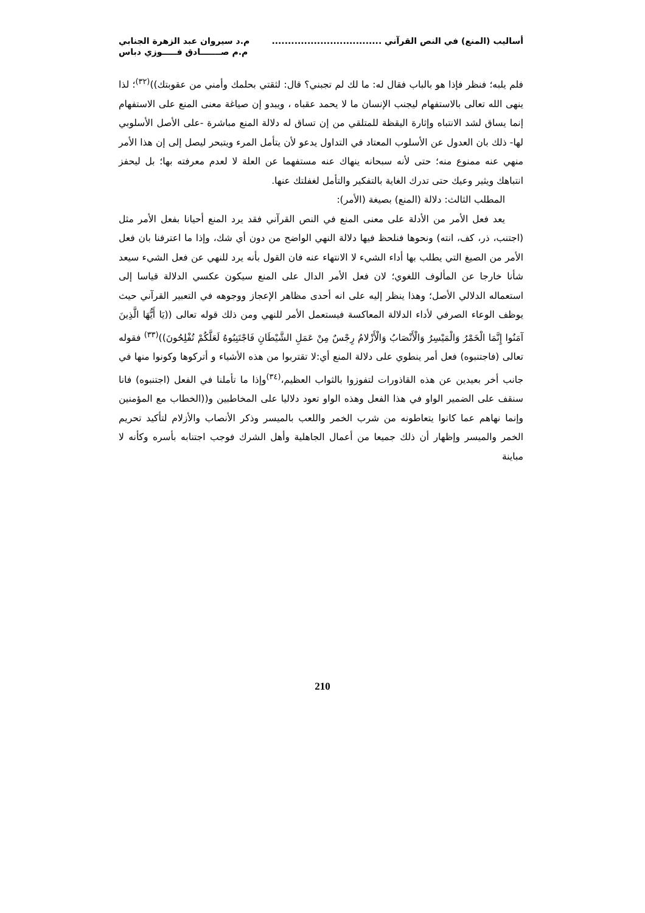أساليب (المنع) في النص القرآني .................................. م.د سيروان عبد الزهرة الجنابي
م.م صـــــــادق فـــــوزي دباس
فلم يلبه؛ فنظر فإذا هو بالباب فقال له: ما لك لم تجبني؟ قال: لثقتي بحلمك وأمني من عقوبتك))<sup>(٣٢)</sup>؛ لذا ينهى الله تعالى بالاستفهام ليجنب الإنسان ما لا يحمد عقباه ، ويبدو إن صياغة معنى المنع على الاستفهام إنما يساق لشد الانتباه وإثارة اليقظة للمتلقي من إن تساق له دلالة المنع مباشرة -على الأصل الأسلوبي لها- ذلك بان العدول عن الأسلوب المعتاد في التداول يدعو لأن يتأمل المرء ويتبحر ليصل إلى إن هذا الأمر منهي عنه ممنوع منه؛ حتى لأنه سبحانه ينهاك عنه مستفهما عن العلة لا لعدم معرفته بها؛ بل ليحفز انتباهك ويثير وعيك حتى تدرك الغاية بالتفكير والتأمل لغفلتك عنها.
المطلب الثالث: دلالة (المنع) بصيغة (الأمر):
يعد فعل الأمر من الأدلة على معنى المنع في النص القرآني فقد يرد المنع أحيانا بفعل الأمر مثل (اجتنب، ذر، كف، انته) ونحوها فنلحظ فيها دلالة النهي الواضح من دون أي شك، وإذا ما اعترفنا بان فعل الأمر من الصيغ التي يطلب بها أداء الشيء لا الانتهاء عنه فان القول بأنه يرد للنهي عن فعل الشيء سيعد شأنا خارجا عن المألوف اللغوي؛ لان فعل الأمر الدال على المنع سيكون عكسي الدلالة قياسا إلى استعماله الدلالي الأصل؛ وهذا ينظر إليه على انه أحدى مظاهر الإعجاز ووجوهه في التعبير القرآني حيث يوظف الوعاء الصرفي لأداء الدلالة المعاكسة فيستعمل الأمر للنهي ومن ذلك قوله تعالى ((يَا أَيُّهَا الَّذِينَ آمَنُوا إِنَّمَا الْخَمْرُ وَالْمَيْسِرُ وَالْأَنْصَابُ وَالْأَزْلامُ رِجْسٌ مِنْ عَمَلِ الشَّيْطَانِ فَاجْتَنِبُوهُ لَعَلَّكُمْ تُفْلِحُونَ))<sup>(٣٣)</sup> فقوله تعالى (فاجتنبوه) فعل أمر ينطوي على دلالة المنع أي:لا تقتربوا من هذه الأشياء و أتركوها وكونوا منها في جانب أخر بعيدين عن هذه القاذورات لتفوزوا بالثواب العظيم،<sup>(٣٤)</sup>وإذا ما تأملنا في الفعل (اجتنبوه) فانا سنقف على الضمير الواو في هذا الفعل وهذه الواو تعود دلاليا على المخاطبين و((الخطاب مع المؤمنين وإنما نهاهم عما كانوا يتعاطونه من شرب الخمر واللعب بالميسر وذكر الأنصاب والأزلام لتأكيد تحريم الخمر والميسر وإظهار أن ذلك جميعا من أعمال الجاهلية وأهل الشرك فوجب اجتنابه بأسره وكأنه لا مباينة
210